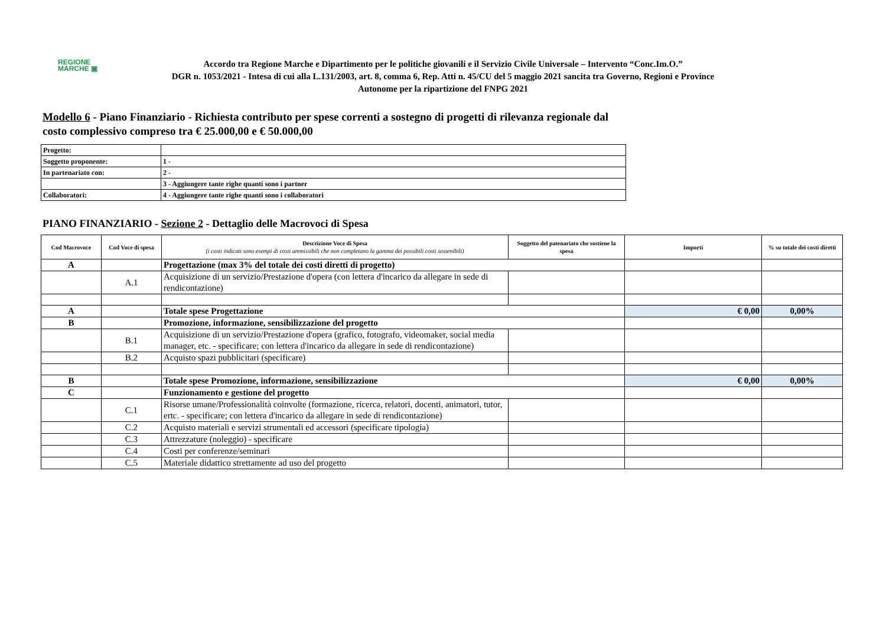REGIONE
MARCHE ▣
Accordo tra Regione Marche e Dipartimento per le politiche giovanili e il Servizio Civile Universale – Intervento “Conc.Im.O.”
DGR n. 1053/2021 - Intesa di cui alla L.131/2003, art. 8, comma 6, Rep. Atti n. 45/CU del 5 maggio 2021 sancita tra Governo, Regioni e Province Autonome per la ripartizione del FNPG 2021
Modello 6 - Piano Finanziario - Richiesta contributo per spese correnti a sostegno di progetti di rilevanza regionale dal costo complessivo compreso tra € 25.000,00 e € 50.000,00
| Progetto: | |
| Soggetto proponente: | 1 - |
| In partenariato con: | 2 - |
| | 3 - Aggiungere tante righe quanti sono i partner |
| Collaboratori: | 4 - Aggiungere tante righe quanti sono i collaboratori |
PIANO FINANZIARIO - Sezione 2 - Dettaglio delle Macrovoci di Spesa
| Cod Macrovoce | Cod Voce di spesa | Descrizione Voce di Spesa (i costi indicati sono esempi di costi ammissibili che non completano la gamma dei possibili costi sostenibili) | Soggetto del patenariato che sostiene la spesa | Importi | % su totale dei costi diretti |
| --- | --- | --- | --- | --- | --- |
| A | | Progettazione (max 3% del totale dei costi diretti di progetto) | | | |
| | A.1 | Acquisizione di un servizio/Prestazione d'opera (con lettera d'incarico da allegare in sede di rendicontazione) | | | |
| A | | Totale spese Progettazione | | € 0,00 | 0,00% |
| B | | Promozione, informazione, sensibilizzazione del progetto | | | |
| | B.1 | Acquisizione di un servizio/Prestazione d'opera (grafico, fotografo, videomaker, social media manager, etc. - specificare; con lettera d'incarico da allegare in sede di rendicontazione) | | | |
| | B.2 | Acquisto spazi pubblicitari (specificare) | | | |
| B | | Totale spese Promozione, informazione, sensibilizzazione | | € 0,00 | 0,00% |
| C | | Funzionamento e gestione del progetto | | | |
| | C.1 | Risorse umane/Professionalità coinvolte (formazione, ricerca, relatori, docenti, animatori, tutor, ertc. - specificare; con lettera d'incarico da allegare in sede di rendicontazione) | | | |
| | C.2 | Acquisto materiali e servizi strumentali ed accessori (specificare tipologia) | | | |
| | C.3 | Attrezzature (noleggio) - specificare | | | |
| | C.4 | Costi per conferenze/seminari | | | |
| | C.5 | Materiale didattico strettamente ad uso del progetto | | | |